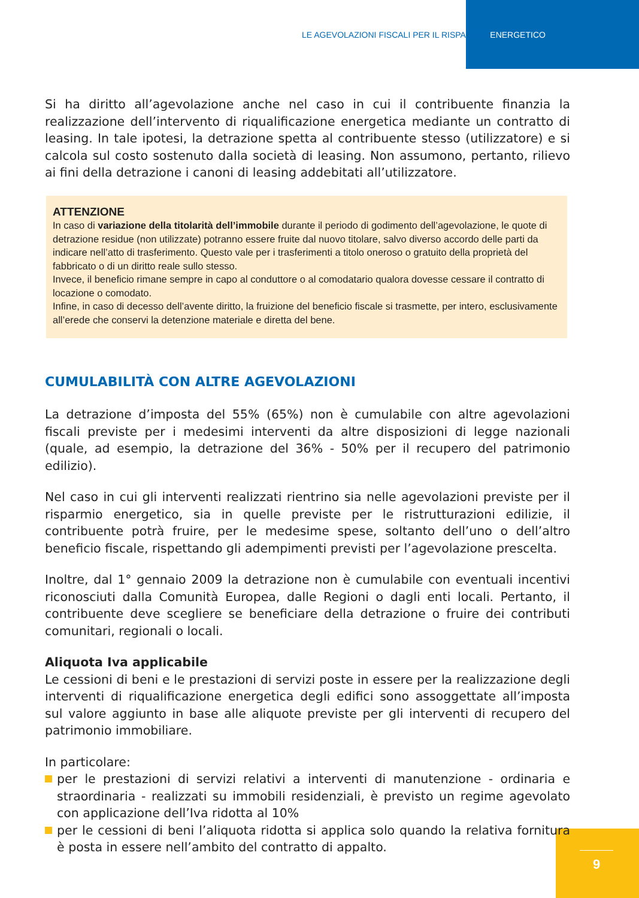LE AGEVOLAZIONI FISCALI PER IL RISPARMIO ENERGETICO
Si ha diritto all’agevolazione anche nel caso in cui il contribuente finanzia la realizzazione dell’intervento di riqualificazione energetica mediante un contratto di leasing. In tale ipotesi, la detrazione spetta al contribuente stesso (utilizzatore) e si calcola sul costo sostenuto dalla società di leasing. Non assumono, pertanto, rilievo ai fini della detrazione i canoni di leasing addebitati all’utilizzatore.
ATTENZIONE
In caso di variazione della titolarità dell’immobile durante il periodo di godimento dell’agevolazione, le quote di detrazione residue (non utilizzate) potranno essere fruite dal nuovo titolare, salvo diverso accordo delle parti da indicare nell’atto di trasferimento. Questo vale per i trasferimenti a titolo oneroso o gratuito della proprietà del fabbricato o di un diritto reale sullo stesso.
Invece, il beneficio rimane sempre in capo al conduttore o al comodatario qualora dovesse cessare il contratto di locazione o comodato.
Infine, in caso di decesso dell’avente diritto, la fruizione del beneficio fiscale si trasmette, per intero, esclusivamente all’erede che conservi la detenzione materiale e diretta del bene.
CUMULABILITÀ CON ALTRE AGEVOLAZIONI
La detrazione d’imposta del 55% (65%) non è cumulabile con altre agevolazioni fiscali previste per i medesimi interventi da altre disposizioni di legge nazionali (quale, ad esempio, la detrazione del 36% - 50% per il recupero del patrimonio edilizio).
Nel caso in cui gli interventi realizzati rientrino sia nelle agevolazioni previste per il risparmio energetico, sia in quelle previste per le ristrutturazioni edilizie, il contribuente potrà fruire, per le medesime spese, soltanto dell’uno o dell’altro beneficio fiscale, rispettando gli adempimenti previsti per l’agevolazione prescelta.
Inoltre, dal 1° gennaio 2009 la detrazione non è cumulabile con eventuali incentivi riconosciuti dalla Comunità Europea, dalle Regioni o dagli enti locali. Pertanto, il contribuente deve scegliere se beneficiare della detrazione o fruire dei contributi comunitari, regionali o locali.
Aliquota Iva applicabile
Le cessioni di beni e le prestazioni di servizi poste in essere per la realizzazione degli interventi di riqualificazione energetica degli edifici sono assoggettate all’imposta sul valore aggiunto in base alle aliquote previste per gli interventi di recupero del patrimonio immobiliare.
In particolare:
per le prestazioni di servizi relativi a interventi di manutenzione - ordinaria e straordinaria - realizzati su immobili residenziali, è previsto un regime agevolato con applicazione dell’Iva ridotta al 10%
per le cessioni di beni l’aliquota ridotta si applica solo quando la relativa fornitura è posta in essere nell’ambito del contratto di appalto.
9